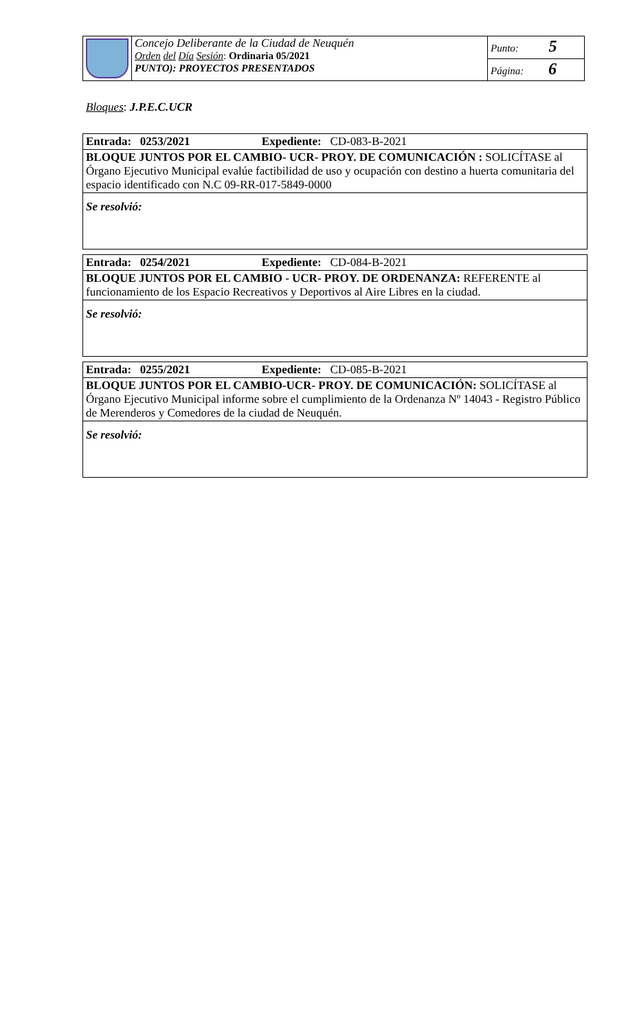| | Concejo Deliberante de la Ciudad de Neuquén Orden del Día Sesión : Ordinaria 05/2021 PUNTO): PROYECTOS PRESENTADOS | Punto: 5 |
| | | Página: 6 |
Bloques: J.P.E.C.UCR
| Entrada: 0253/2021 Expediente: CD-083-B-2021 |
| BLOQUE JUNTOS POR EL CAMBIO- UCR- PROY. DE COMUNICACIÓN : SOLICÍTASE al Órgano Ejecutivo Municipal evalúe factibilidad de uso y ocupación con destino a huerta comunitaria del espacio identificado con N.C 09-RR-017-5849-0000 |
| Se resolvió: |
| Entrada: 0254/2021 Expediente: CD-084-B-2021 |
| BLOQUE JUNTOS POR EL CAMBIO - UCR- PROY. DE ORDENANZA: REFERENTE al funcionamiento de los Espacio Recreativos y Deportivos al Aire Libres en la ciudad. |
| Se resolvió: |
| Entrada: 0255/2021 Expediente: CD-085-B-2021 |
| BLOQUE JUNTOS POR EL CAMBIO-UCR- PROY. DE COMUNICACIÓN: SOLICÍTASE al Órgano Ejecutivo Municipal informe sobre el cumplimiento de la Ordenanza Nº 14043 - Registro Público de Merenderos y Comedores de la ciudad de Neuquén. |
| Se resolvió: |